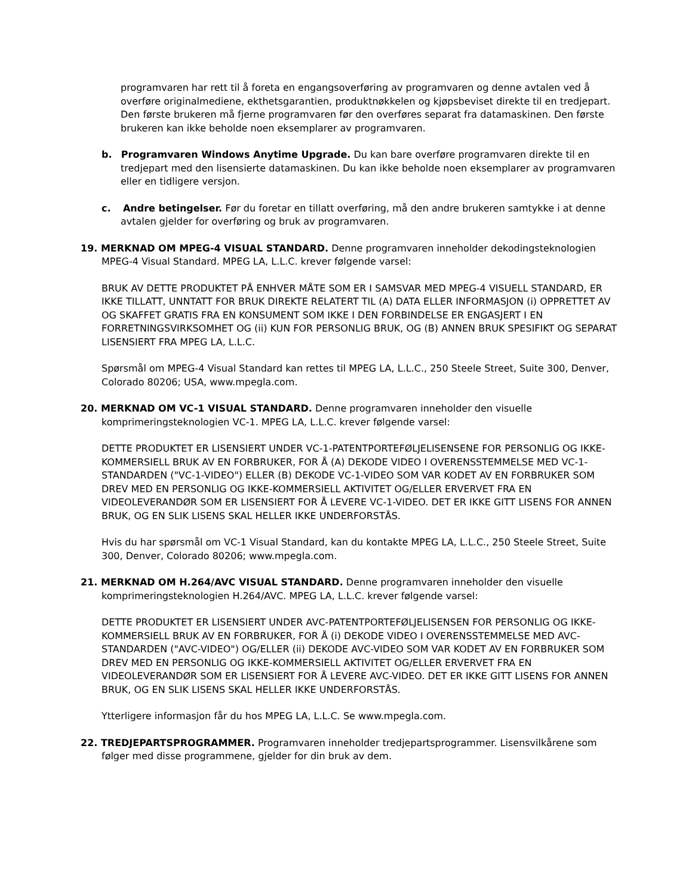programvaren har rett til å foreta en engangsoverføring av programvaren og denne avtalen ved å overføre originalmediene, ekthetsgarantien, produktnøkkelen og kjøpsbeviset direkte til en tredjepart. Den første brukeren må fjerne programvaren før den overføres separat fra datamaskinen. Den første brukeren kan ikke beholde noen eksemplarer av programvaren.
b. Programvaren Windows Anytime Upgrade. Du kan bare overføre programvaren direkte til en tredjepart med den lisensierte datamaskinen. Du kan ikke beholde noen eksemplarer av programvaren eller en tidligere versjon.
c. Andre betingelser. Før du foretar en tillatt overføring, må den andre brukeren samtykke i at denne avtalen gjelder for overføring og bruk av programvaren.
19. MERKNAD OM MPEG-4 VISUAL STANDARD. Denne programvaren inneholder dekodingsteknologien MPEG-4 Visual Standard. MPEG LA, L.L.C. krever følgende varsel:
BRUK AV DETTE PRODUKTET PÅ ENHVER MÅTE SOM ER I SAMSVAR MED MPEG-4 VISUELL STANDARD, ER IKKE TILLATT, UNNTATT FOR BRUK DIREKTE RELATERT TIL (A) DATA ELLER INFORMASJON (i) OPPRETTET AV OG SKAFFET GRATIS FRA EN KONSUMENT SOM IKKE I DEN FORBINDELSE ER ENGASJERT I EN FORRETNINGSVIRKSOMHET OG (ii) KUN FOR PERSONLIG BRUK, OG (B) ANNEN BRUK SPESIFIKT OG SEPARAT LISENSIERT FRA MPEG LA, L.L.C.
Spørsmål om MPEG-4 Visual Standard kan rettes til MPEG LA, L.L.C., 250 Steele Street, Suite 300, Denver, Colorado 80206; USA, www.mpegla.com.
20. MERKNAD OM VC-1 VISUAL STANDARD. Denne programvaren inneholder den visuelle komprimeringsteknologien VC-1. MPEG LA, L.L.C. krever følgende varsel:
DETTE PRODUKTET ER LISENSIERT UNDER VC-1-PATENTPORTEFØLJELISENSENE FOR PERSONLIG OG IKKE-KOMMERSIELL BRUK AV EN FORBRUKER, FOR Å (A) DEKODE VIDEO I OVERENSSTEMMELSE MED VC-1-STANDARDEN ("VC-1-VIDEO") ELLER (B) DEKODE VC-1-VIDEO SOM VAR KODET AV EN FORBRUKER SOM DREV MED EN PERSONLIG OG IKKE-KOMMERSIELL AKTIVITET OG/ELLER ERVERVET FRA EN VIDEOLEVERANDØR SOM ER LISENSIERT FOR Å LEVERE VC-1-VIDEO. DET ER IKKE GITT LISENS FOR ANNEN BRUK, OG EN SLIK LISENS SKAL HELLER IKKE UNDERFORSTÅS.
Hvis du har spørsmål om VC-1 Visual Standard, kan du kontakte MPEG LA, L.L.C., 250 Steele Street, Suite 300, Denver, Colorado 80206; www.mpegla.com.
21. MERKNAD OM H.264/AVC VISUAL STANDARD. Denne programvaren inneholder den visuelle komprimeringsteknologien H.264/AVC. MPEG LA, L.L.C. krever følgende varsel:
DETTE PRODUKTET ER LISENSIERT UNDER AVC-PATENTPORTEFØLJELISENSEN FOR PERSONLIG OG IKKE-KOMMERSIELL BRUK AV EN FORBRUKER, FOR Å (i) DEKODE VIDEO I OVERENSSTEMMELSE MED AVC-STANDARDEN ("AVC-VIDEO") OG/ELLER (ii) DEKODE AVC-VIDEO SOM VAR KODET AV EN FORBRUKER SOM DREV MED EN PERSONLIG OG IKKE-KOMMERSIELL AKTIVITET OG/ELLER ERVERVET FRA EN VIDEOLEVERANDØR SOM ER LISENSIERT FOR Å LEVERE AVC-VIDEO. DET ER IKKE GITT LISENS FOR ANNEN BRUK, OG EN SLIK LISENS SKAL HELLER IKKE UNDERFORSTÅS.
Ytterligere informasjon får du hos MPEG LA, L.L.C. Se www.mpegla.com.
22. TREDJEPARTSPROGRAMMER. Programvaren inneholder tredjepartsprogrammer. Lisensvilkårene som følger med disse programmene, gjelder for din bruk av dem.